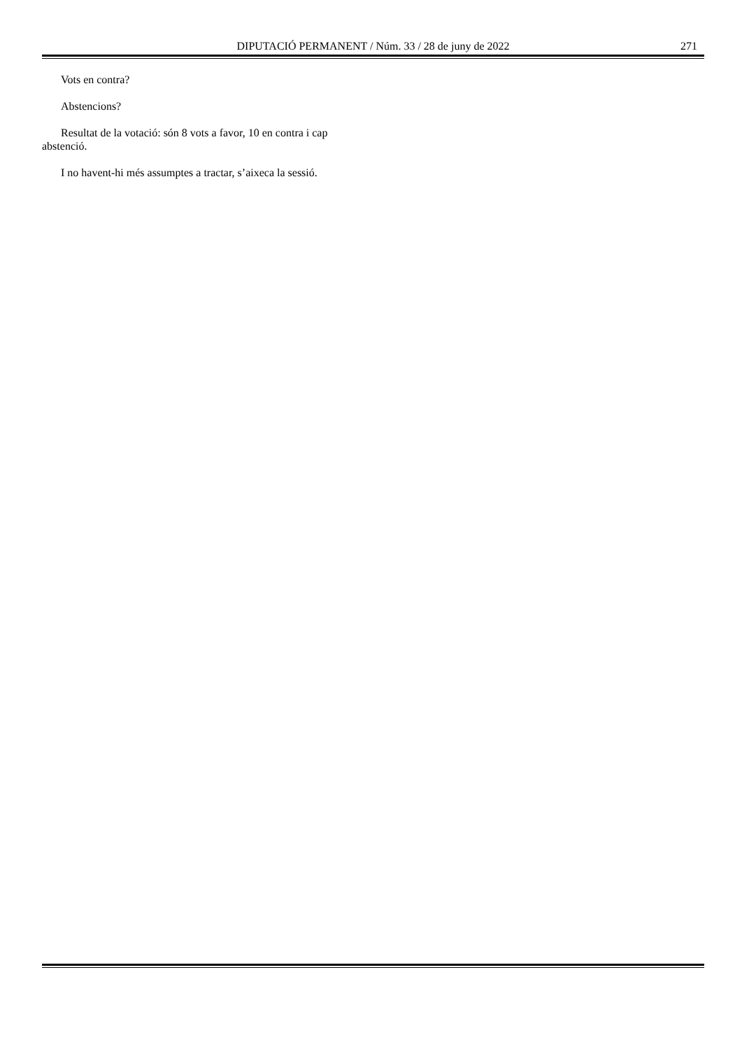DIPUTACIÓ PERMANENT / Núm. 33 / 28 de juny de 2022
271
Vots en contra?
Abstencions?
Resultat de la votació: són 8 vots a favor, 10 en contra i cap abstenció.
I no havent-hi més assumptes a tractar, s’aixeca la sessió.